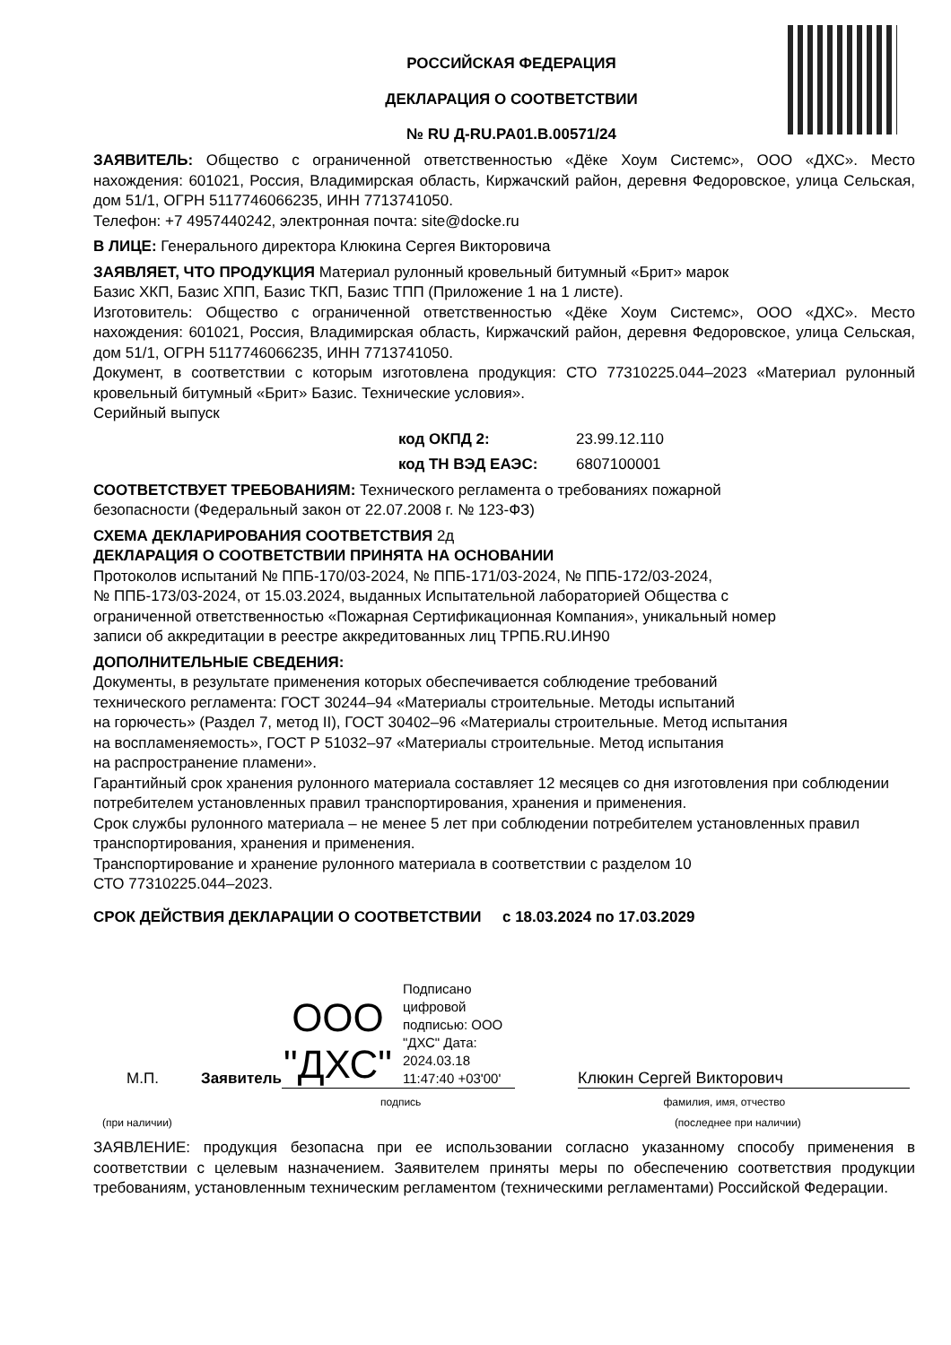РОССИЙСКАЯ ФЕДЕРАЦИЯ
ДЕКЛАРАЦИЯ О СООТВЕТСТВИИ
№ RU Д-RU.PA01.B.00571/24
ЗАЯВИТЕЛЬ: Общество с ограниченной ответственностью «Дёке Хоум Системс», ООО «ДХС». Место нахождения: 601021, Россия, Владимирская область, Киржачский район, деревня Федоровское, улица Сельская, дом 51/1, ОГРН 5117746066235, ИНН 7713741050.
Телефон: +7 4957440242, электронная почта: site@docke.ru
В ЛИЦЕ: Генерального директора Клюкина Сергея Викторовича
ЗАЯВЛЯЕТ, ЧТО ПРОДУКЦИЯ Материал рулонный кровельный битумный «Брит» марок
Базис ХКП, Базис ХПП, Базис ТКП, Базис ТПП (Приложение 1 на 1 листе).
Изготовитель: Общество с ограниченной ответственностью «Дёке Хоум Системс», ООО «ДХС». Место нахождения: 601021, Россия, Владимирская область, Киржачский район, деревня Федоровское, улица Сельская, дом 51/1, ОГРН 5117746066235, ИНН 7713741050.
Документ, в соответствии с которым изготовлена продукция: СТО 77310225.044–2023 «Материал рулонный кровельный битумный «Брит» Базис. Технические условия».
Серийный выпуск
код ОКПД 2: 23.99.12.110
код ТН ВЭД ЕАЭС: 6807100001
СООТВЕТСТВУЕТ ТРЕБОВАНИЯМ: Технического регламента о требованиях пожарной
безопасности (Федеральный закон от 22.07.2008 г. № 123-ФЗ)
СХЕМА ДЕКЛАРИРОВАНИЯ СООТВЕТСТВИЯ 2д
ДЕКЛАРАЦИЯ О СООТВЕТСТВИИ ПРИНЯТА НА ОСНОВАНИИ
Протоколов испытаний № ППБ-170/03-2024, № ППБ-171/03-2024, № ППБ-172/03-2024,
№ ППБ-173/03-2024, от 15.03.2024, выданных Испытательной лабораторией Общества с
ограниченной ответственностью «Пожарная Сертификационная Компания», уникальный номер
записи об аккредитации в реестре аккредитованных лиц ТРПБ.RU.ИН90
ДОПОЛНИТЕЛЬНЫЕ СВЕДЕНИЯ:
Документы, в результате применения которых обеспечивается соблюдение требований
технического регламента: ГОСТ 30244–94 «Материалы строительные. Методы испытаний
на горючесть» (Раздел 7, метод II), ГОСТ 30402–96 «Материалы строительные. Метод испытания
на воспламеняемость», ГОСТ Р 51032–97 «Материалы строительные. Метод испытания
на распространение пламени».
Гарантийный срок хранения рулонного материала составляет 12 месяцев со дня изготовления при соблюдении потребителем установленных правил транспортирования, хранения и применения.
Срок службы рулонного материала – не менее 5 лет при соблюдении потребителем установленных правил транспортирования, хранения и применения.
Транспортирование и хранение рулонного материала в соответствии с разделом 10
СТО 77310225.044–2023.
СРОК ДЕЙСТВИЯ ДЕКЛАРАЦИИ О СООТВЕТСТВИИ с 18.03.2024 по 17.03.2029
М.П.
Заявитель
ООО "ДХС"
Подписано цифровой подписью: ООО "ДХС" Дата: 2024.03.18 11:47:40 +03'00'
Клюкин Сергей Викторович
подпись фамилия, имя, отчество
(при наличии) (последнее при наличии)
ЗАЯВЛЕНИЕ: продукция безопасна при ее использовании согласно указанному способу применения в соответствии с целевым назначением. Заявителем приняты меры по обеспечению соответствия продукции требованиям, установленным техническим регламентом (техническими регламентами) Российской Федерации.